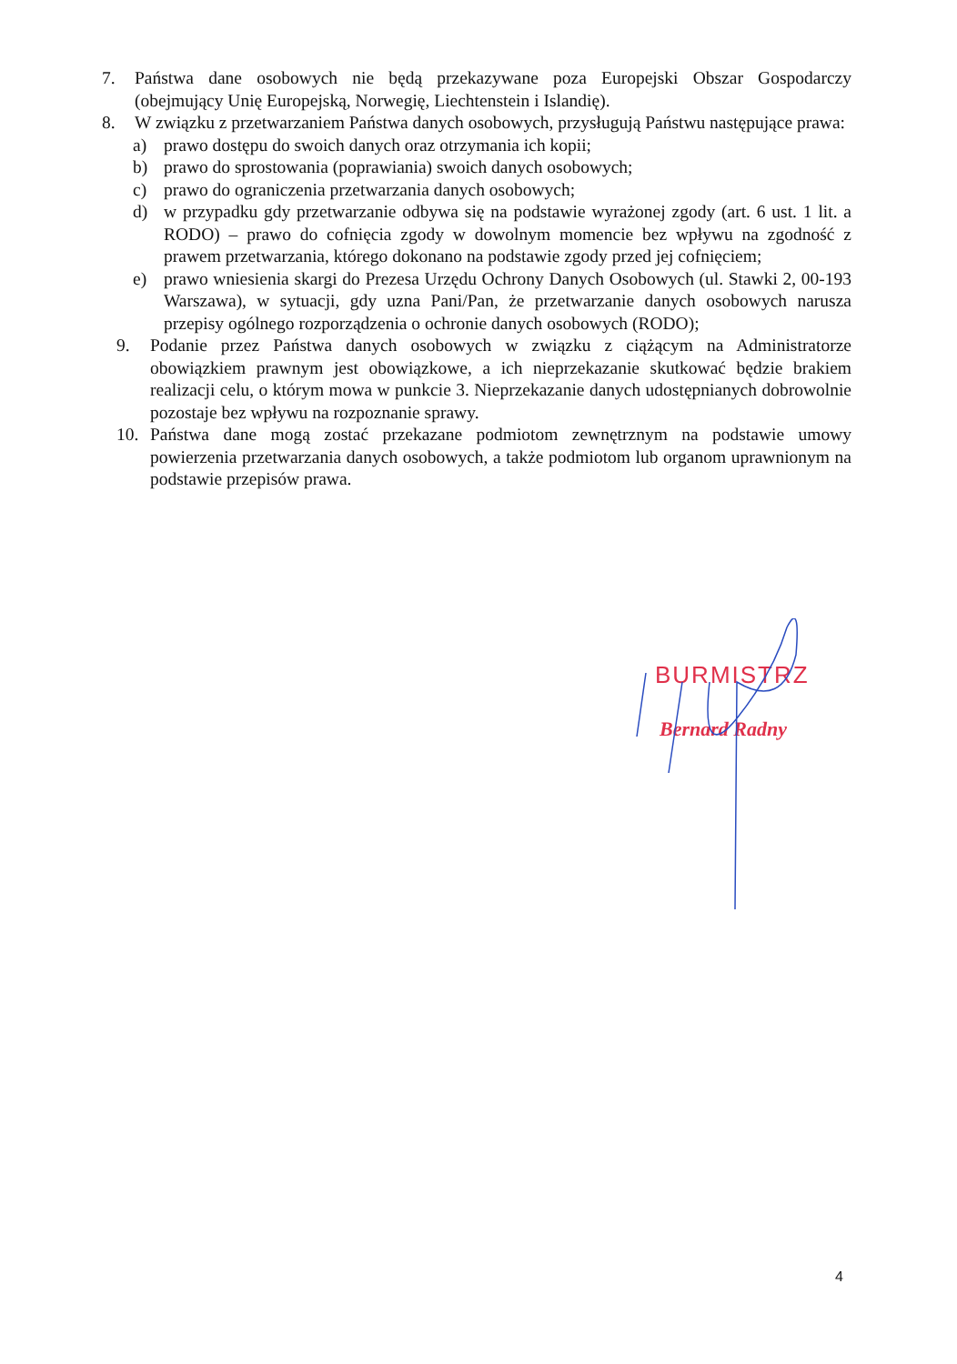7. Państwa dane osobowych nie będą przekazywane poza Europejski Obszar Gospodarczy (obejmujący Unię Europejską, Norwegię, Liechtenstein i Islandię).
8. W związku z przetwarzaniem Państwa danych osobowych, przysługują Państwu następujące prawa:
a) prawo dostępu do swoich danych oraz otrzymania ich kopii;
b) prawo do sprostowania (poprawiania) swoich danych osobowych;
c) prawo do ograniczenia przetwarzania danych osobowych;
d) w przypadku gdy przetwarzanie odbywa się na podstawie wyrażonej zgody (art. 6 ust. 1 lit. a RODO) – prawo do cofnięcia zgody w dowolnym momencie bez wpływu na zgodność z prawem przetwarzania, którego dokonano na podstawie zgody przed jej cofnięciem;
e) prawo wniesienia skargi do Prezesa Urzędu Ochrony Danych Osobowych (ul. Stawki 2, 00-193 Warszawa), w sytuacji, gdy uzna Pani/Pan, że przetwarzanie danych osobowych narusza przepisy ogólnego rozporządzenia o ochronie danych osobowych (RODO);
9. Podanie przez Państwa danych osobowych w związku z ciążącym na Administratorze obowiązkiem prawnym jest obowiązkowe, a ich nieprzekazanie skutkować będzie brakiem realizacji celu, o którym mowa w punkcie 3. Nieprzekazanie danych udostępnianych dobrowolnie pozostaje bez wpływu na rozpoznanie sprawy.
10. Państwa dane mogą zostać przekazane podmiotom zewnętrznym na podstawie umowy powierzenia przetwarzania danych osobowych, a także podmiotom lub organom uprawnionym na podstawie przepisów prawa.
BURMISTRZ
Bernard Radny
4